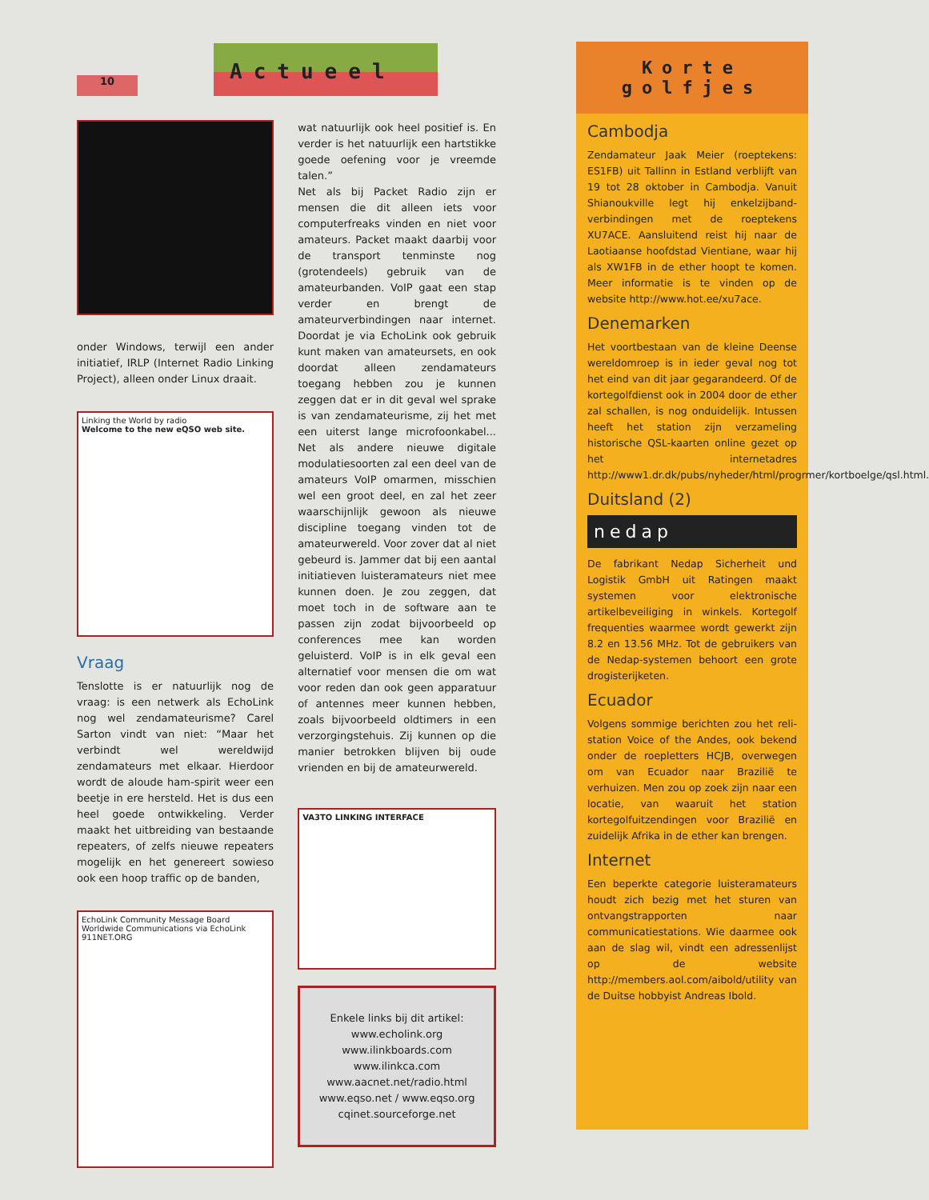10
Actueel
onder Windows, terwijl een ander initiatief, IRLP (Internet Radio Linking Project), alleen onder Linux draait.
Linking the World by radio
Welcome to the new eQSO web site.
Vraag
Tenslotte is er natuurlijk nog de vraag: is een netwerk als EchoLink nog wel zendamateurisme? Carel Sarton vindt van niet: “Maar het verbindt wel wereldwijd zendamateurs met elkaar. Hierdoor wordt de aloude ham-spirit weer een beetje in ere hersteld. Het is dus een heel goede ontwikkeling. Verder maakt het uitbreiding van bestaande repeaters, of zelfs nieuwe repeaters mogelijk en het genereert sowieso ook een hoop traffic op de banden,
EchoLink Community Message Board
Worldwide Communications via EchoLink
911NET.ORG
wat natuurlijk ook heel positief is. En verder is het natuurlijk een hartstikke goede oefening voor je vreemde talen.”
Net als bij Packet Radio zijn er mensen die dit alleen iets voor computerfreaks vinden en niet voor amateurs. Packet maakt daarbij voor de transport tenminste nog (grotendeels) gebruik van de amateurbanden. VoIP gaat een stap verder en brengt de amateurverbindingen naar internet. Doordat je via EchoLink ook gebruik kunt maken van amateursets, en ook doordat alleen zendamateurs toegang hebben zou je kunnen zeggen dat er in dit geval wel sprake is van zendamateurisme, zij het met een uiterst lange microfoonkabel... Net als andere nieuwe digitale modulatiesoorten zal een deel van de amateurs VoIP omarmen, misschien wel een groot deel, en zal het zeer waarschijnlijk gewoon als nieuwe discipline toegang vinden tot de amateurwereld. Voor zover dat al niet gebeurd is. Jammer dat bij een aantal initiatieven luisteramateurs niet mee kunnen doen. Je zou zeggen, dat moet toch in de software aan te passen zijn zodat bijvoorbeeld op conferences mee kan worden geluisterd. VoIP is in elk geval een alternatief voor mensen die om wat voor reden dan ook geen apparatuur of antennes meer kunnen hebben, zoals bijvoorbeeld oldtimers in een verzorgingstehuis. Zij kunnen op die manier betrokken blijven bij oude vrienden en bij de amateurwereld.
VA3TO LINKING INTERFACE
Enkele links bij dit artikel:
www.echolink.org
www.ilinkboards.com
www.ilinkca.com
www.aacnet.net/radio.html
www.eqso.net / www.eqso.org
cqinet.sourceforge.net
Korte
golfjes
Cambodja
Zendamateur Jaak Meier (roeptekens: ES1FB) uit Tallinn in Estland verblijft van 19 tot 28 oktober in Cambodja. Vanuit Shianoukville legt hij enkelzijband-verbindingen met de roeptekens XU7ACE. Aansluitend reist hij naar de Laotiaanse hoofdstad Vientiane, waar hij als XW1FB in de ether hoopt te komen. Meer informatie is te vinden op de website http://www.hot.ee/xu7ace.
Denemarken
Het voortbestaan van de kleine Deense wereldomroep is in ieder geval nog tot het eind van dit jaar gegarandeerd. Of de kortegolfdienst ook in 2004 door de ether zal schallen, is nog onduidelijk. Intussen heeft het station zijn verzameling historische QSL-kaarten online gezet op het internetadres http://www1.dr.dk/pubs/nyheder/html/progrmer/kortboelge/qsl.html.
Duitsland (2)
nedap
De fabrikant Nedap Sicherheit und Logistik GmbH uit Ratingen maakt systemen voor elektronische artikelbeveiliging in winkels. Kortegolf frequenties waarmee wordt gewerkt zijn 8.2 en 13.56 MHz. Tot de gebruikers van de Nedap-systemen behoort een grote drogisterijketen.
Ecuador
Volgens sommige berichten zou het reli-station Voice of the Andes, ook bekend onder de roepletters HCJB, overwegen om van Ecuador naar Brazilië te verhuizen. Men zou op zoek zijn naar een locatie, van waaruit het station kortegolfuitzendingen voor Brazilië en zuidelijk Afrika in de ether kan brengen.
Internet
Een beperkte categorie luisteramateurs houdt zich bezig met het sturen van ontvangstrapporten naar communicatiestations. Wie daarmee ook aan de slag wil, vindt een adressenlijst op de website http://members.aol.com/aibold/utility van de Duitse hobbyist Andreas Ibold.